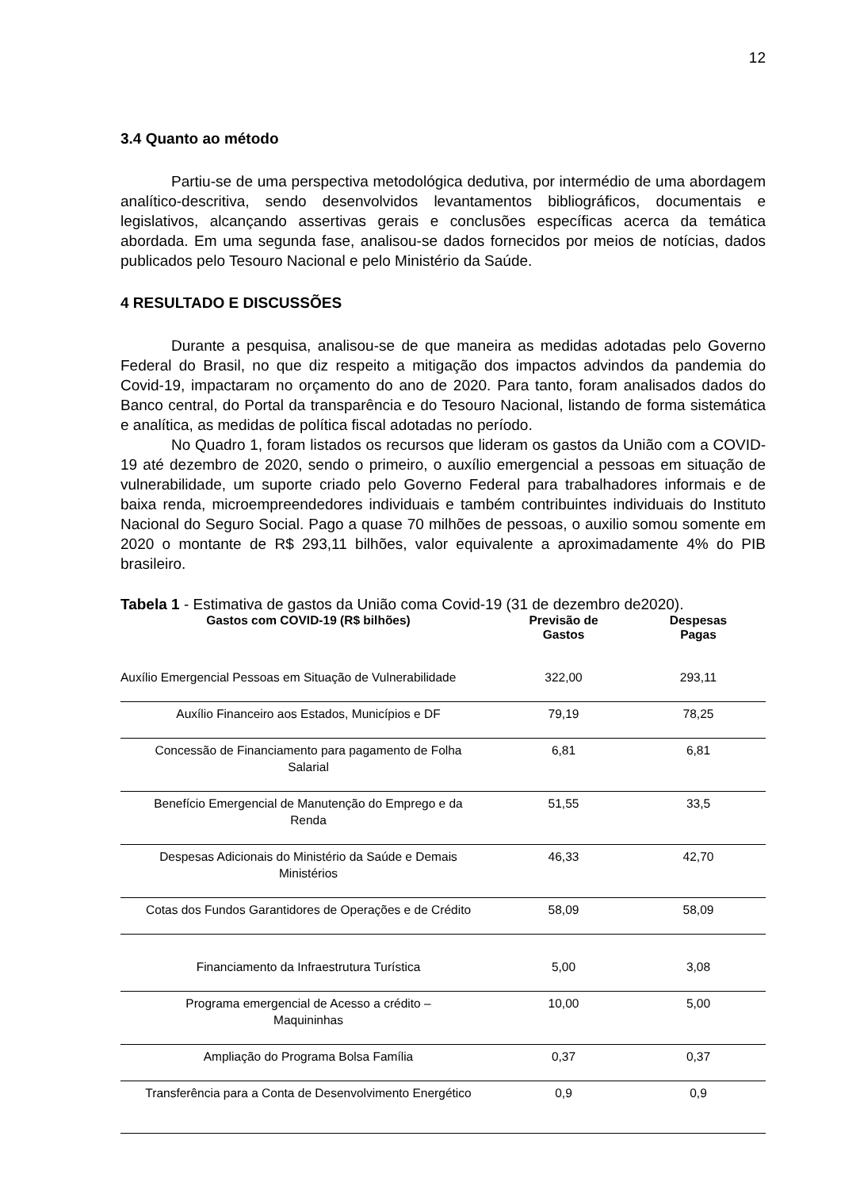12
3.4 Quanto ao método
Partiu-se de uma perspectiva metodológica dedutiva, por intermédio de uma abordagem analítico-descritiva, sendo desenvolvidos levantamentos bibliográficos, documentais e legislativos, alcançando assertivas gerais e conclusões específicas acerca da temática abordada. Em uma segunda fase, analisou-se dados fornecidos por meios de notícias, dados publicados pelo Tesouro Nacional e pelo Ministério da Saúde.
4 RESULTADO E DISCUSSÕES
Durante a pesquisa, analisou-se de que maneira as medidas adotadas pelo Governo Federal do Brasil, no que diz respeito a mitigação dos impactos advindos da pandemia do Covid-19, impactaram no orçamento do ano de 2020. Para tanto, foram analisados dados do Banco central, do Portal da transparência e do Tesouro Nacional, listando de forma sistemática e analítica, as medidas de política fiscal adotadas no período.
No Quadro 1, foram listados os recursos que lideram os gastos da União com a COVID-19 até dezembro de 2020, sendo o primeiro, o auxílio emergencial a pessoas em situação de vulnerabilidade, um suporte criado pelo Governo Federal para trabalhadores informais e de baixa renda, microempreendedores individuais e também contribuintes individuais do Instituto Nacional do Seguro Social. Pago a quase 70 milhões de pessoas, o auxilio somou somente em 2020 o montante de R$ 293,11 bilhões, valor equivalente a aproximadamente 4% do PIB brasileiro.
Tabela 1 - Estimativa de gastos da União coma Covid-19 (31 de dezembro de2020).
| Gastos com COVID-19 (R$ bilhões) | Previsão de Gastos | Despesas Pagas |
| --- | --- | --- |
| Auxílio Emergencial Pessoas em Situação de Vulnerabilidade | 322,00 | 293,11 |
| Auxílio Financeiro aos Estados, Municípios e DF | 79,19 | 78,25 |
| Concessão de Financiamento para pagamento de Folha Salarial | 6,81 | 6,81 |
| Benefício Emergencial de Manutenção do Emprego e da Renda | 51,55 | 33,5 |
| Despesas Adicionais do Ministério da Saúde e Demais Ministérios | 46,33 | 42,70 |
| Cotas dos Fundos Garantidores de Operações e de Crédito | 58,09 | 58,09 |
| Financiamento da Infraestrutura Turística | 5,00 | 3,08 |
| Programa emergencial de Acesso a crédito – Maquininhas | 10,00 | 5,00 |
| Ampliação do Programa Bolsa Família | 0,37 | 0,37 |
| Transferência para a Conta de Desenvolvimento Energético | 0,9 | 0,9 |